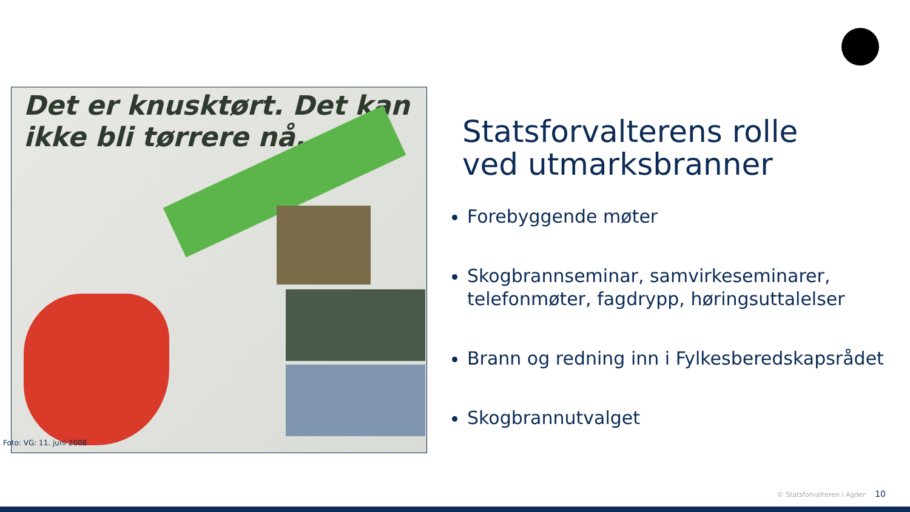Det er knusktørt. Det kan ikke bli tørrere nå.
Foto: VG: 11. juni 2008
Statsforvalterens rolle
ved utmarksbranner
Forebyggende møter
Skogbrannseminar, samvirkeseminarer, telefonmøter, fagdrypp, høringsuttalelser
Brann og redning inn i Fylkesberedskapsrådet
Skogbrannutvalget
© Statsforvalteren i Agder 10